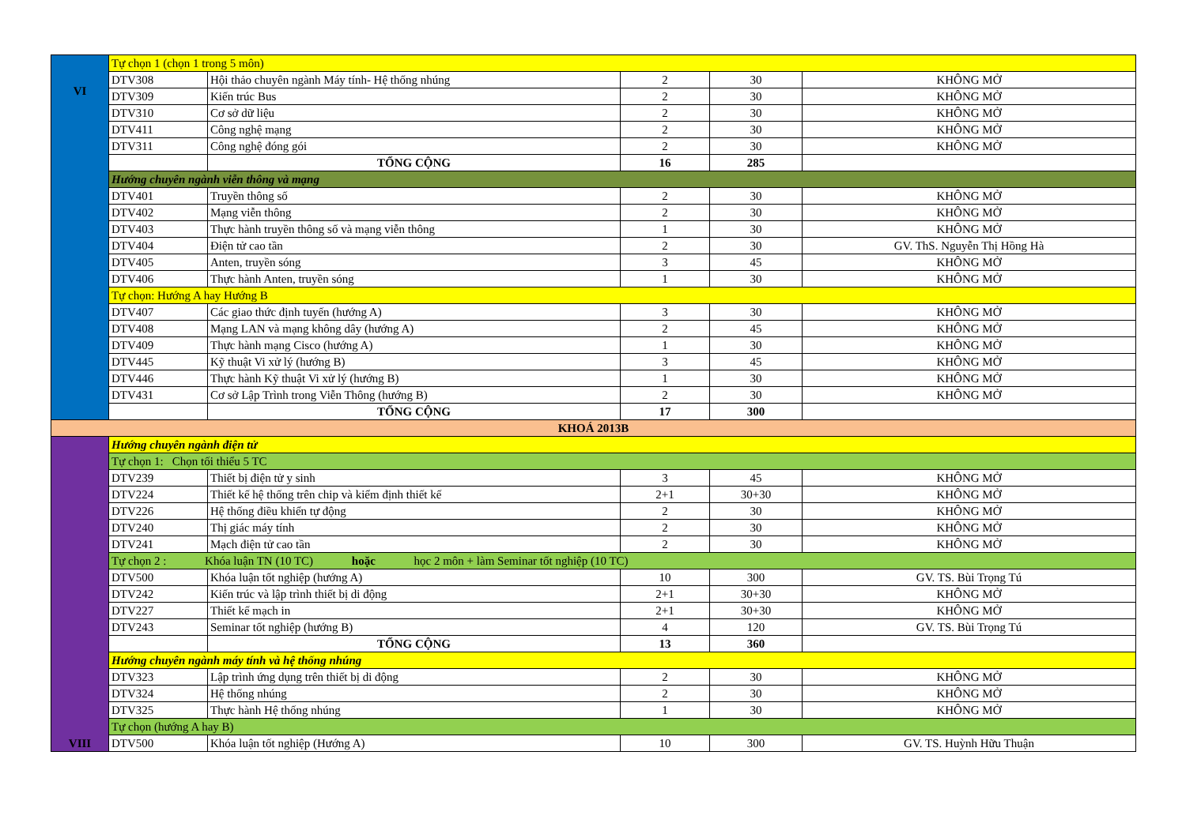| VI | Tự chọn 1 (chọn 1 trong 5 môn) | | | | |
| | DTV308 | Hội thảo chuyên ngành Máy tính- Hệ thống nhúng | 2 | 30 | KHÔNG MỞ |
| | DTV309 | Kiến trúc Bus | 2 | 30 | KHÔNG MỞ |
| | DTV310 | Cơ sở dữ liệu | 2 | 30 | KHÔNG MỞ |
| | DTV411 | Công nghệ mạng | 2 | 30 | KHÔNG MỞ |
| | DTV311 | Công nghệ đóng gói | 2 | 30 | KHÔNG MỞ |
| | | TỔNG CỘNG | 16 | 285 | |
| | Hướng chuyên ngành viễn thông và mạng | | | | |
| | DTV401 | Truyền thông số | 2 | 30 | KHÔNG MỞ |
| | DTV402 | Mạng viễn thông | 2 | 30 | KHÔNG MỞ |
| | DTV403 | Thực hành truyền thông số và mạng viễn thông | 1 | 30 | KHÔNG MỞ |
| | DTV404 | Điện tử cao tần | 2 | 30 | GV. ThS. Nguyễn Thị Hồng Hà |
| | DTV405 | Anten, truyền sóng | 3 | 45 | KHÔNG MỞ |
| | DTV406 | Thực hành Anten, truyền sóng | 1 | 30 | KHÔNG MỞ |
| | Tự chọn: Hướng A hay Hướng B | | | | |
| | DTV407 | Các giao thức định tuyến (hướng A) | 3 | 30 | KHÔNG MỞ |
| | DTV408 | Mạng LAN và mạng không dây (hướng A) | 2 | 45 | KHÔNG MỞ |
| | DTV409 | Thực hành mạng Cisco (hướng A) | 1 | 30 | KHÔNG MỞ |
| | DTV445 | Kỹ thuật Vi xử lý (hướng B) | 3 | 45 | KHÔNG MỞ |
| | DTV446 | Thực hành Kỹ thuật Vi xử lý (hướng B) | 1 | 30 | KHÔNG MỞ |
| | DTV431 | Cơ sở Lập Trình trong Viễn Thông (hướng B) | 2 | 30 | KHÔNG MỞ |
| | | TỔNG CỘNG | 17 | 300 | |
| KHOÁ 2013B | | | | | |
| VIII | Hướng chuyên ngành điện tử | | | | |
| | Tự chọn 1: Chọn tối thiểu 5 TC | | | | |
| | DTV239 | Thiết bị điện tử y sinh | 3 | 45 | KHÔNG MỞ |
| | DTV224 | Thiết kế hệ thống trên chip và kiểm định thiết kế | 2+1 | 30+30 | KHÔNG MỞ |
| | DTV226 | Hệ thống điều khiển tự động | 2 | 30 | KHÔNG MỞ |
| | DTV240 | Thị giác máy tính | 2 | 30 | KHÔNG MỞ |
| | DTV241 | Mạch điện tử cao tần | 2 | 30 | KHÔNG MỞ |
| | Tự chọn 2 : Khóa luận TN (10 TC) hoặc học 2 môn + làm Seminar tốt nghiệp (10 TC) | | | | |
| | DTV500 | Khóa luận tốt nghiệp (hướng A) | 10 | 300 | GV. TS. Bùi Trọng Tú |
| | DTV242 | Kiến trúc và lập trình thiết bị di động | 2+1 | 30+30 | KHÔNG MỞ |
| | DTV227 | Thiết kế mạch in | 2+1 | 30+30 | KHÔNG MỞ |
| | DTV243 | Seminar tốt nghiệp (hướng B) | 4 | 120 | GV. TS. Bùi Trọng Tú |
| | | TỔNG CỘNG | 13 | 360 | |
| | Hướng chuyên ngành máy tính và hệ thống nhúng | | | | |
| | DTV323 | Lập trình ứng dụng trên thiết bị di động | 2 | 30 | KHÔNG MỞ |
| | DTV324 | Hệ thống nhúng | 2 | 30 | KHÔNG MỞ |
| | DTV325 | Thực hành Hệ thống nhúng | 1 | 30 | KHÔNG MỞ |
| | Tự chọn (hướng A hay B) | | | | |
| | DTV500 | Khóa luận tốt nghiệp (Hướng A) | 10 | 300 | GV. TS. Huỳnh Hữu Thuận |